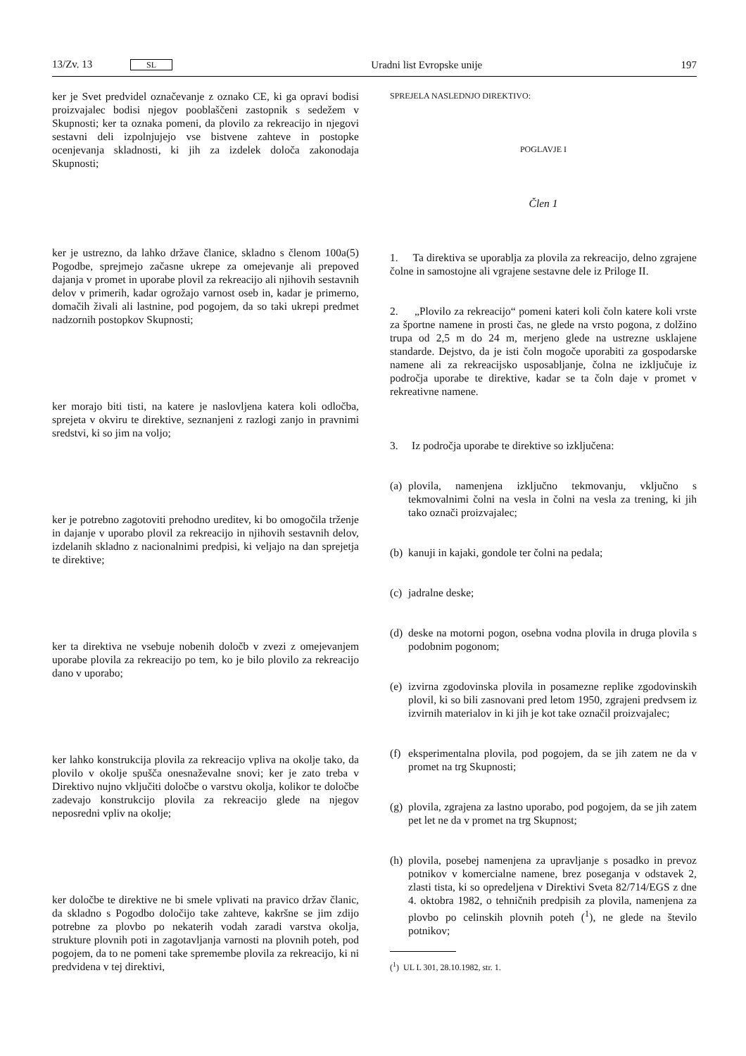13/Zv. 13 SL Uradni list Evropske unije 197
ker je Svet predvidel označevanje z oznako CE, ki ga opravi bodisi proizvajalec bodisi njegov pooblaščeni zastopnik s sedežem v Skupnosti; ker ta oznaka pomeni, da plovilo za rekreacijo in njegovi sestavni deli izpolnjujejo vse bistvene zahteve in postopke ocenjevanja skladnosti, ki jih za izdelek določa zakonodaja Skupnosti;
ker je ustrezno, da lahko države članice, skladno s členom 100a(5) Pogodbe, sprejmejo začasne ukrepe za omejevanje ali prepoved dajanja v promet in uporabe plovil za rekreacijo ali njihovih sestavnih delov v primerih, kadar ogrožajo varnost oseb in, kadar je primerno, domačih živali ali lastnine, pod pogojem, da so taki ukrepi predmet nadzornih postopkov Skupnosti;
ker morajo biti tisti, na katere je naslovljena katera koli odločba, sprejeta v okviru te direktive, seznanjeni z razlogi zanjo in pravnimi sredstvi, ki so jim na voljo;
ker je potrebno zagotoviti prehodno ureditev, ki bo omogočila trženje in dajanje v uporabo plovil za rekreacijo in njihovih sestavnih delov, izdelanih skladno z nacionalnimi predpisi, ki veljajo na dan sprejetja te direktive;
ker ta direktiva ne vsebuje nobenih določb v zvezi z omejevanjem uporabe plovila za rekreacijo po tem, ko je bilo plovilo za rekreacijo dano v uporabo;
ker lahko konstrukcija plovila za rekreacijo vpliva na okolje tako, da plovilo v okolje spušča onesnaževalne snovi; ker je zato treba v Direktivo nujno vključiti določbe o varstvu okolja, kolikor te določbe zadevajo konstrukcijo plovila za rekreacijo glede na njegov neposredni vpliv na okolje;
ker določbe te direktive ne bi smele vplivati na pravico držav članic, da skladno s Pogodbo določijo take zahteve, kakršne se jim zdijo potrebne za plovbo po nekaterih vodah zaradi varstva okolja, strukture plovnih poti in zagotavljanja varnosti na plovnih poteh, pod pogojem, da to ne pomeni take spremembe plovila za rekreacijo, ki ni predvidena v tej direktivi,
SPREJELA NASLEDNJO DIREKTIVO:
POGLAVJE I
Člen 1
1. Ta direktiva se uporablja za plovila za rekreacijo, delno zgrajene čolne in samostojne ali vgrajene sestavne dele iz Priloge II.
2. „Plovilo za rekreacijo“ pomeni kateri koli čoln katere koli vrste za športne namene in prosti čas, ne glede na vrsto pogona, z dolžino trupa od 2,5 m do 24 m, merjeno glede na ustrezne usklajene standarde. Dejstvo, da je isti čoln mogoče uporabiti za gospodarske namene ali za rekreacijsko usposabljanje, čolna ne izključuje iz področja uporabe te direktive, kadar se ta čoln daje v promet v rekreativne namene.
3. Iz področja uporabe te direktive so izključena:
(a) plovila, namenjena izključno tekmovanju, vključno s tekmovalnimi čolni na vesla in čolni na vesla za trening, ki jih tako označi proizvajalec;
(b) kanuji in kajaki, gondole ter čolni na pedala;
(c) jadralne deske;
(d) deske na motorni pogon, osebna vodna plovila in druga plovila s podobnim pogonom;
(e) izvirna zgodovinska plovila in posamezne replike zgodovinskih plovil, ki so bili zasnovani pred letom 1950, zgrajeni predvsem iz izvirnih materialov in ki jih je kot take označil proizvajalec;
(f) eksperimentalna plovila, pod pogojem, da se jih zatem ne da v promet na trg Skupnosti;
(g) plovila, zgrajena za lastno uporabo, pod pogojem, da se jih zatem pet let ne da v promet na trg Skupnost;
(h) plovila, posebej namenjena za upravljanje s posadko in prevoz potnikov v komercialne namene, brez poseganja v odstavek 2, zlasti tista, ki so opredeljena v Direktivi Sveta 82/714/EGS z dne 4. oktobra 1982, o tehničnih predpisih za plovila, namenjena za plovbo po celinskih plovnih poteh (<sup>1</sup>), ne glede na število potnikov;
(<sup>1</sup>) UL L 301, 28.10.1982, str. 1.